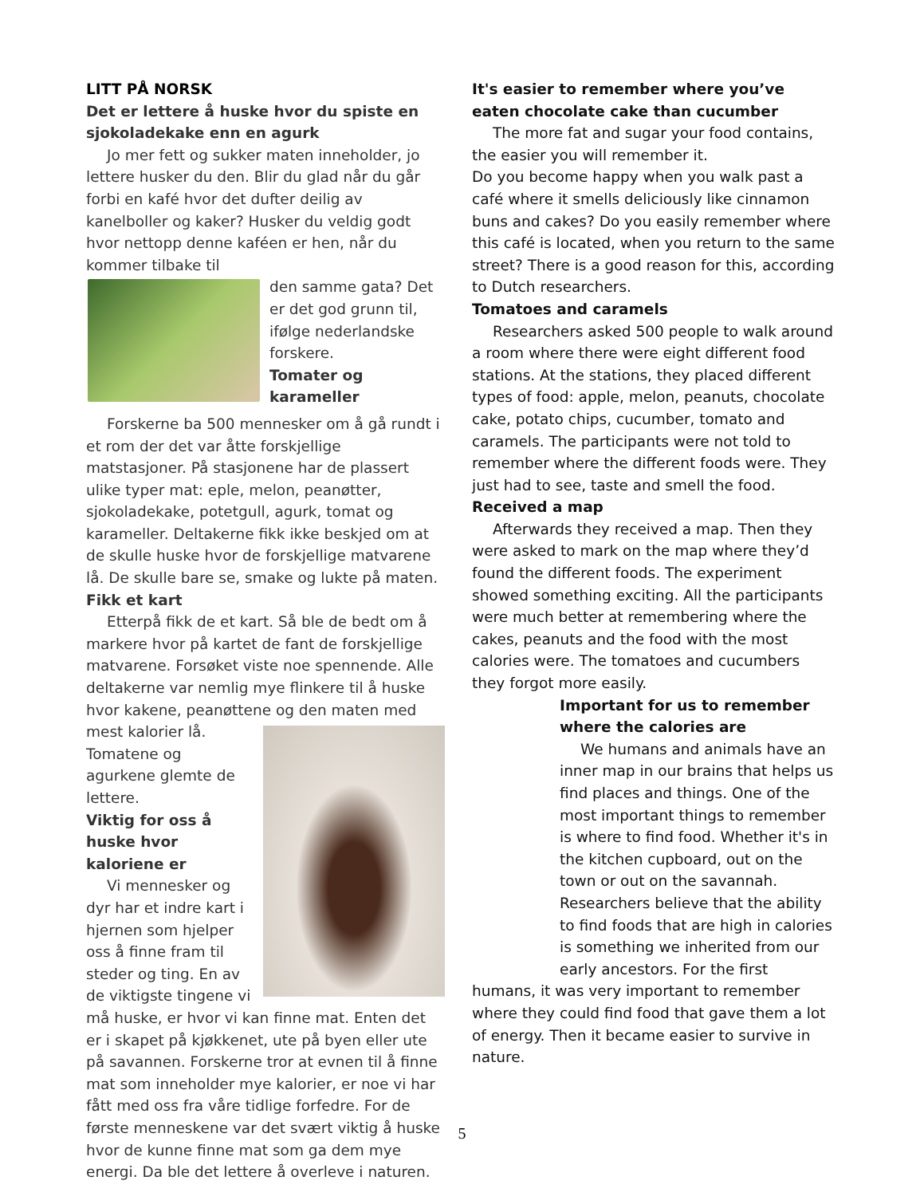LITT PÅ NORSK
Det er lettere å huske hvor du spiste en sjokoladekake enn en agurk
Jo mer fett og sukker maten inneholder, jo lettere husker du den. Blir du glad når du går forbi en kafé hvor det dufter deilig av kanelboller og kaker? Husker du veldig godt hvor nettopp denne kaféen er hen, når du kommer tilbake til
den samme gata? Det er det god grunn til, ifølge nederlandske forskere.
Tomater og karameller
Forskerne ba 500 mennesker om å gå rundt i et rom der det var åtte forskjellige matstasjoner. På stasjonene har de plassert ulike typer mat: eple, melon, peanøtter, sjokoladekake, potetgull, agurk, tomat og karameller. Deltakerne fikk ikke beskjed om at de skulle huske hvor de forskjellige matvarene lå. De skulle bare se, smake og lukte på maten.
Fikk et kart
Etterpå fikk de et kart. Så ble de bedt om å markere hvor på kartet de fant de forskjellige matvarene. Forsøket viste noe spennende. Alle deltakerne var nemlig mye flinkere til å huske hvor kakene, peanøttene og den maten med
mest kalorier lå. Tomatene og agurkene glemte de lettere.
Viktig for oss å huske hvor kaloriene er
Vi mennesker og dyr har et indre kart i hjernen som hjelper oss å finne fram til steder og ting. En av de viktigste tingene vi må huske, er hvor vi kan finne mat. Enten det er i skapet på kjøkkenet, ute på byen eller ute på savannen. Forskerne tror at evnen til å finne mat som inneholder mye kalorier, er noe vi har fått med oss fra våre tidlige forfedre. For de første menneskene var det svært viktig å huske hvor de kunne finne mat som ga dem mye energi. Da ble det lettere å overleve i naturen.
It's easier to remember where you’ve eaten chocolate cake than cucumber
The more fat and sugar your food contains, the easier you will remember it.
Do you become happy when you walk past a café where it smells deliciously like cinnamon buns and cakes? Do you easily remember where this café is located, when you return to the same street? There is a good reason for this, according to Dutch researchers.
Tomatoes and caramels
Researchers asked 500 people to walk around a room where there were eight different food stations. At the stations, they placed different types of food: apple, melon, peanuts, chocolate cake, potato chips, cucumber, tomato and caramels. The participants were not told to remember where the different foods were. They just had to see, taste and smell the food.
Received a map
Afterwards they received a map. Then they were asked to mark on the map where they’d found the different foods. The experiment showed something exciting. All the participants were much better at remembering where the cakes, peanuts and the food with the most calories were. The tomatoes and cucumbers they forgot more easily.
Important for us to remember where the calories are
We humans and animals have an inner map in our brains that helps us find places and things. One of the most important things to remember is where to find food. Whether it's in the kitchen cupboard, out on the town or out on the savannah. Researchers believe that the ability to find foods that are high in calories is something we inherited from our early ancestors. For the first humans, it was very important to remember where they could find food that gave them a lot of energy. Then it became easier to survive in nature.
5